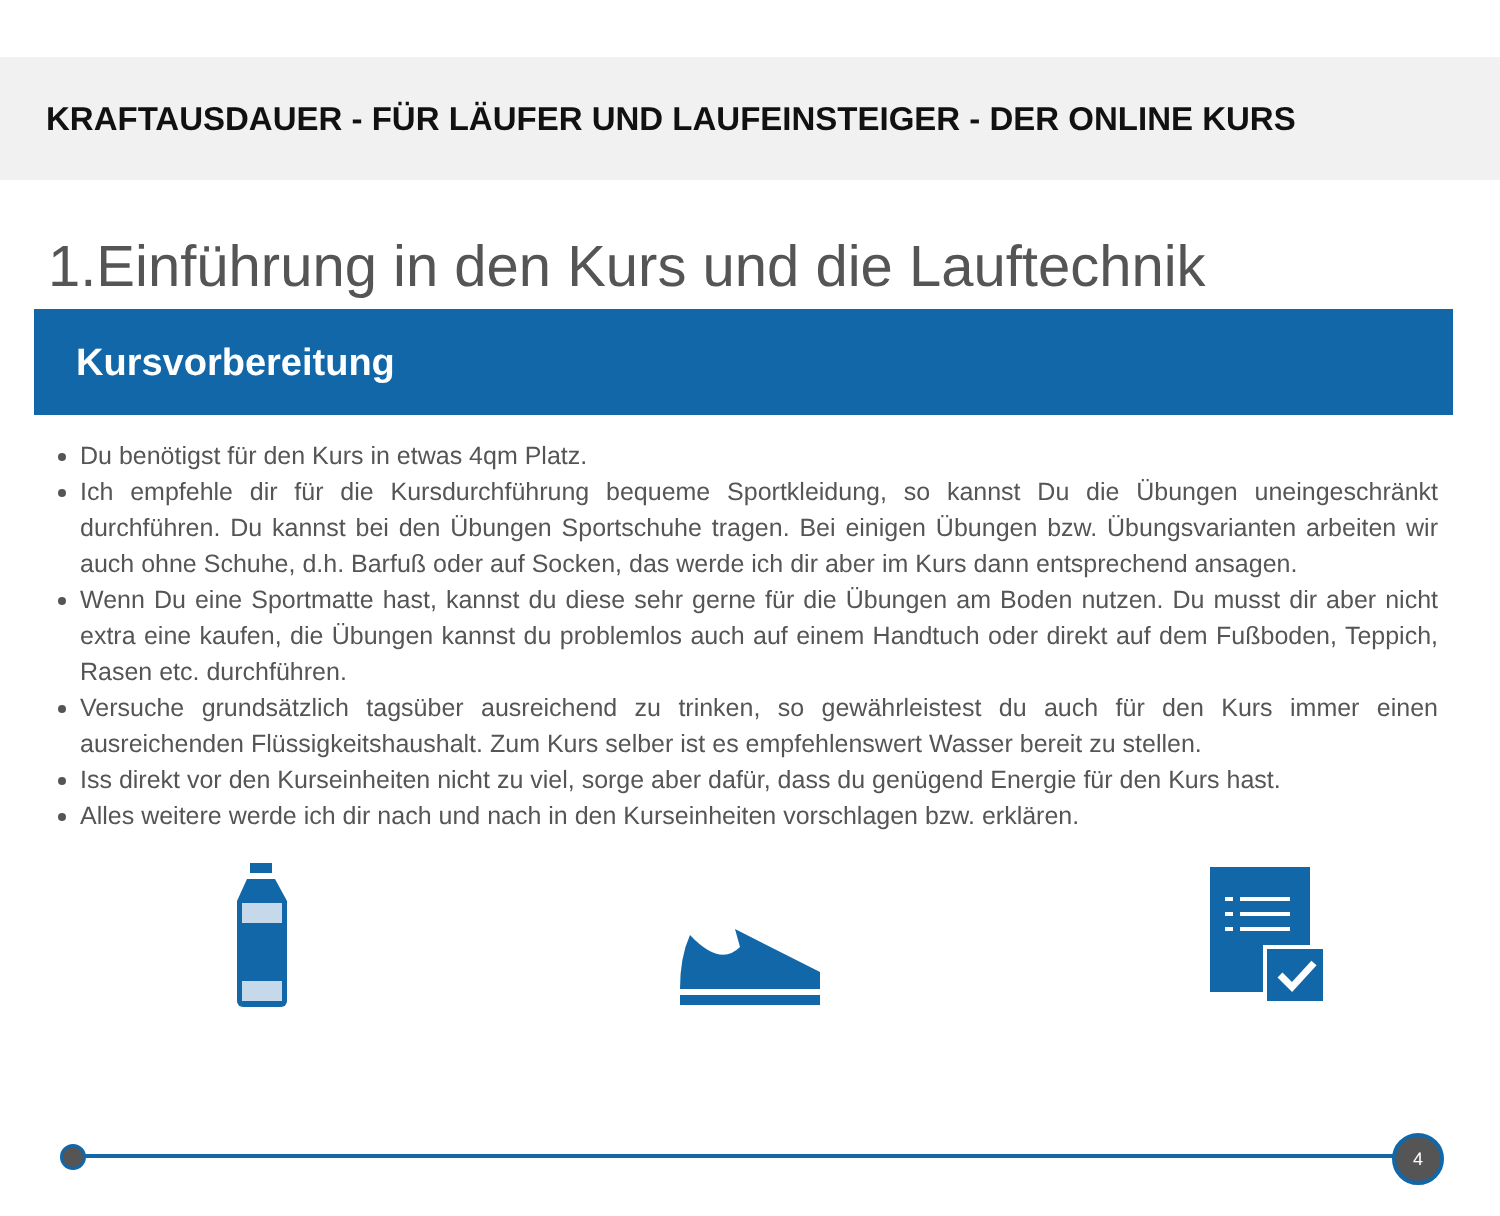KRAFTAUSDAUER - FÜR LÄUFER UND LAUFEINSTEIGER - DER ONLINE KURS
1.Einführung in den Kurs und die Lauftechnik
Kursvorbereitung
Du benötigst für den Kurs in etwas 4qm Platz.
Ich empfehle dir für die Kursdurchführung bequeme Sportkleidung, so kannst Du die Übungen uneingeschränkt durchführen. Du kannst bei den Übungen Sportschuhe tragen. Bei einigen Übungen bzw. Übungsvarianten arbeiten wir auch ohne Schuhe, d.h. Barfuß oder auf Socken, das werde ich dir aber im Kurs dann entsprechend ansagen.
Wenn Du eine Sportmatte hast, kannst du diese sehr gerne für die Übungen am Boden nutzen. Du musst dir aber nicht extra eine kaufen, die Übungen kannst du problemlos auch auf einem Handtuch oder direkt auf dem Fußboden, Teppich, Rasen etc. durchführen.
Versuche grundsätzlich tagsüber ausreichend zu trinken, so gewährleistest du auch für den Kurs immer einen ausreichenden Flüssigkeitshaushalt. Zum Kurs selber ist es empfehlenswert Wasser bereit zu stellen.
Iss direkt vor den Kurseinheiten nicht zu viel, sorge aber dafür, dass du genügend Energie für den Kurs hast.
Alles weitere werde ich dir nach und nach in den Kurseinheiten vorschlagen bzw. erklären.
4